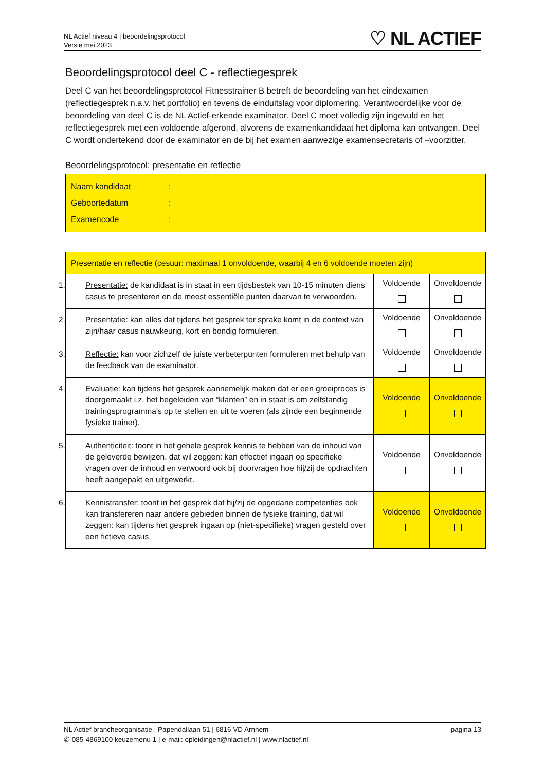NL Actief niveau 4 | beoordelingsprotocol
Versie mei 2023
♡ NL ACTIEF
Beoordelingsprotocol deel C - reflectiegesprek
Deel C van het beoordelingsprotocol Fitnesstrainer B betreft de beoordeling van het eindexamen (reflectiegesprek n.a.v. het portfolio) en tevens de einduitslag voor diplomering. Verantwoordelijke voor de beoordeling van deel C is de NL Actief-erkende examinator. Deel C moet volledig zijn ingevuld en het reflectiegesprek met een voldoende afgerond, alvorens de examenkandidaat het diploma kan ontvangen. Deel C wordt ondertekend door de examinator en de bij het examen aanwezige examensecretaris of –voorzitter.
Beoordelingsprotocol: presentatie en reflectie
Naam kandidaat:
Geboortedatum:
Examencode:
| Presentatie en reflectie (cesuur: maximaal 1 onvoldoende, waarbij 4 en 6 voldoende moeten zijn) | | |
| 1. Presentatie: de kandidaat is in staat in een tijdsbestek van 10-15 minuten diens casus te presenteren en de meest essentiële punten daarvan te verwoorden. | Voldoende | Onvoldoende |
| 2. Presentatie: kan alles dat tijdens het gesprek ter sprake komt in de context van zijn/haar casus nauwkeurig, kort en bondig formuleren. | Voldoende | Onvoldoende |
| 3. Reflectie: kan voor zichzelf de juiste verbeterpunten formuleren met behulp van de feedback van de examinator. | Voldoende | Onvoldoende |
| 4. Evaluatie: kan tijdens het gesprek aannemelijk maken dat er een groeiproces is doorgemaakt i.z. het begeleiden van “klanten” en in staat is om zelfstandig trainingsprogramma’s op te stellen en uit te voeren (als zijnde een beginnende fysieke trainer). | Voldoende | Onvoldoende |
| 5. Authenticiteit: toont in het gehele gesprek kennis te hebben van de inhoud van de geleverde bewijzen, dat wil zeggen: kan effectief ingaan op specifieke vragen over de inhoud en verwoord ook bij doorvragen hoe hij/zij de opdrachten heeft aangepakt en uitgewerkt. | Voldoende | Onvoldoende |
| 6. Kennistransfer: toont in het gesprek dat hij/zij de opgedane competenties ook kan transfereren naar andere gebieden binnen de fysieke training, dat wil zeggen: kan tijdens het gesprek ingaan op (niet-specifieke) vragen gesteld over een fictieve casus. | Voldoende | Onvoldoende |
NL Actief brancheorganisatie | Papendallaan 51 | 6816 VD Arnhem
✆ 085-4869100 keuzemenu 1 | e-mail: opleidingen@nlactief.nl | www.nlactief.nl
pagina 13